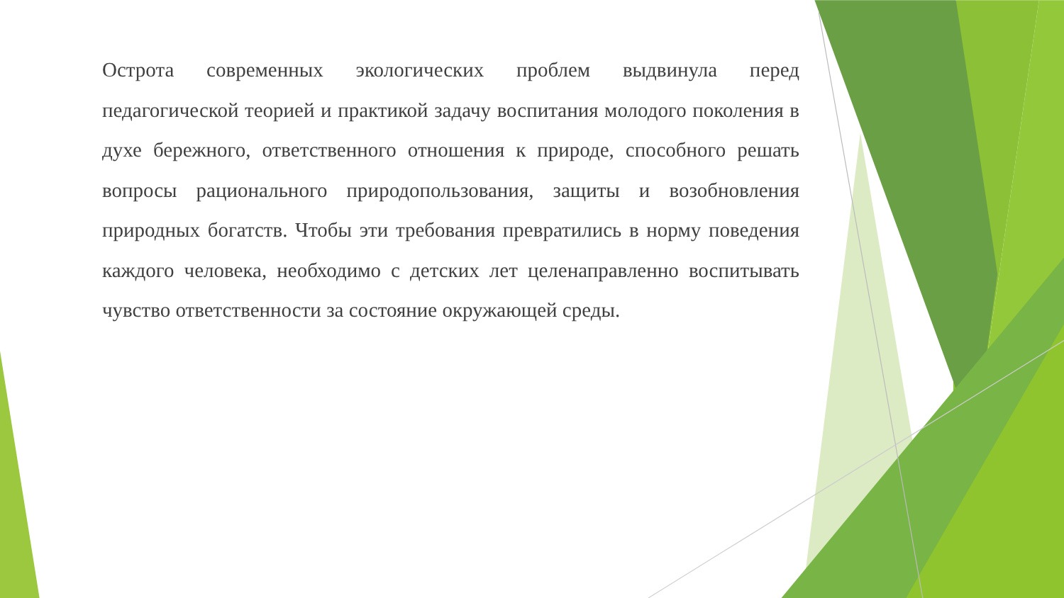Острота современных экологических проблем выдвинула перед педагогической теорией и практикой задачу воспитания молодого поколения в духе бережного, ответственного отношения к природе, способного решать вопросы рационального природопользования, защиты и возобновления природных богатств. Чтобы эти требования превратились в норму поведения каждого человека, необходимо с детских лет целенаправленно воспитывать чувство ответственности за состояние окружающей среды.